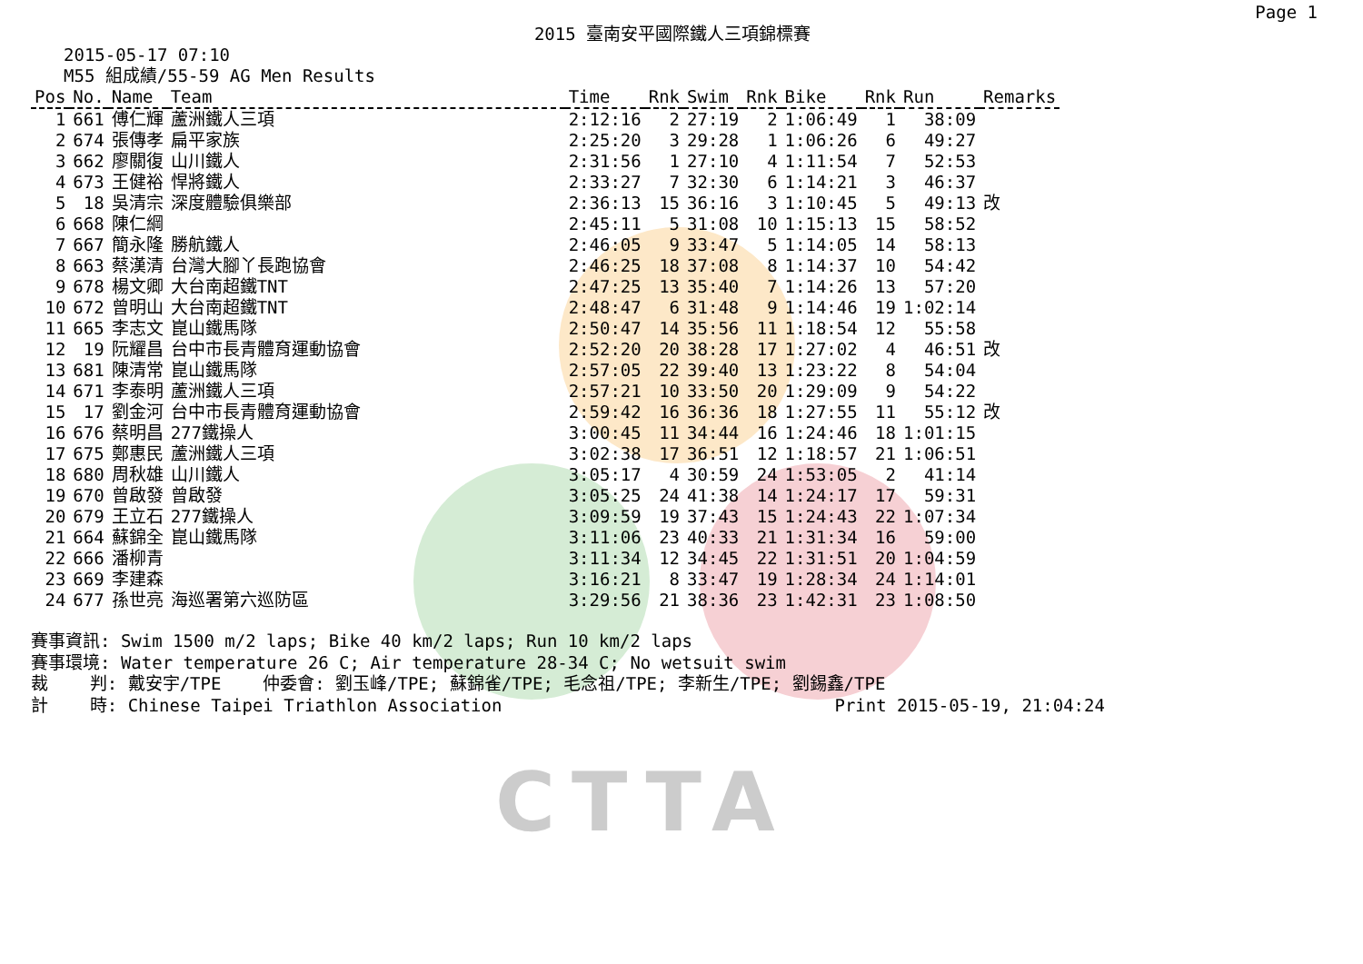Page 1
2015 臺南安平國際鐵人三項錦標賽
2015-05-17 07:10
M55 組成績/55-59 AG Men Results
| Pos | No. | Name | Team | Time | Rnk | Swim | Rnk | Bike | Rnk | Run | Remarks |
| --- | --- | --- | --- | --- | --- | --- | --- | --- | --- | --- | --- |
| 1 | 661 | 傅仁輝 | 蘆洲鐵人三項 | 2:12:16 | 2 | 27:19 | 2 | 1:06:49 | 1 | 38:09 | |
| 2 | 674 | 張傳孝 | 扁平家族 | 2:25:20 | 3 | 29:28 | 1 | 1:06:26 | 6 | 49:27 | |
| 3 | 662 | 廖關復 | 山川鐵人 | 2:31:56 | 1 | 27:10 | 4 | 1:11:54 | 7 | 52:53 | |
| 4 | 673 | 王健裕 | 悍將鐵人 | 2:33:27 | 7 | 32:30 | 6 | 1:14:21 | 3 | 46:37 | |
| 5 | 18 | 吳清宗 | 深度體驗俱樂部 | 2:36:13 | 15 | 36:16 | 3 | 1:10:45 | 5 | 49:13 | 改 |
| 6 | 668 | 陳仁綱 | | 2:45:11 | 5 | 31:08 | 10 | 1:15:13 | 15 | 58:52 | |
| 7 | 667 | 簡永隆 | 勝航鐵人 | 2:46:05 | 9 | 33:47 | 5 | 1:14:05 | 14 | 58:13 | |
| 8 | 663 | 蔡漢清 | 台灣大腳丫長跑協會 | 2:46:25 | 18 | 37:08 | 8 | 1:14:37 | 10 | 54:42 | |
| 9 | 678 | 楊文卿 | 大台南超鐵TNT | 2:47:25 | 13 | 35:40 | 7 | 1:14:26 | 13 | 57:20 | |
| 10 | 672 | 曾明山 | 大台南超鐵TNT | 2:48:47 | 6 | 31:48 | 9 | 1:14:46 | 19 | 1:02:14 | |
| 11 | 665 | 李志文 | 崑山鐵馬隊 | 2:50:47 | 14 | 35:56 | 11 | 1:18:54 | 12 | 55:58 | |
| 12 | 19 | 阮耀昌 | 台中市長青體育運動協會 | 2:52:20 | 20 | 38:28 | 17 | 1:27:02 | 4 | 46:51 | 改 |
| 13 | 681 | 陳清常 | 崑山鐵馬隊 | 2:57:05 | 22 | 39:40 | 13 | 1:23:22 | 8 | 54:04 | |
| 14 | 671 | 李泰明 | 蘆洲鐵人三項 | 2:57:21 | 10 | 33:50 | 20 | 1:29:09 | 9 | 54:22 | |
| 15 | 17 | 劉金河 | 台中市長青體育運動協會 | 2:59:42 | 16 | 36:36 | 18 | 1:27:55 | 11 | 55:12 | 改 |
| 16 | 676 | 蔡明昌 | 277鐵操人 | 3:00:45 | 11 | 34:44 | 16 | 1:24:46 | 18 | 1:01:15 | |
| 17 | 675 | 鄭惠民 | 蘆洲鐵人三項 | 3:02:38 | 17 | 36:51 | 12 | 1:18:57 | 21 | 1:06:51 | |
| 18 | 680 | 周秋雄 | 山川鐵人 | 3:05:17 | 4 | 30:59 | 24 | 1:53:05 | 2 | 41:14 | |
| 19 | 670 | 曾啟發 | 曾啟發 | 3:05:25 | 24 | 41:38 | 14 | 1:24:17 | 17 | 59:31 | |
| 20 | 679 | 王立石 | 277鐵操人 | 3:09:59 | 19 | 37:43 | 15 | 1:24:43 | 22 | 1:07:34 | |
| 21 | 664 | 蘇錦全 | 崑山鐵馬隊 | 3:11:06 | 23 | 40:33 | 21 | 1:31:34 | 16 | 59:00 | |
| 22 | 666 | 潘柳青 | | 3:11:34 | 12 | 34:45 | 22 | 1:31:51 | 20 | 1:04:59 | |
| 23 | 669 | 李建森 | | 3:16:21 | 8 | 33:47 | 19 | 1:28:34 | 24 | 1:14:01 | |
| 24 | 677 | 孫世亮 | 海巡署第六巡防區 | 3:29:56 | 21 | 38:36 | 23 | 1:42:31 | 23 | 1:08:50 | |
賽事資訊: Swim 1500 m/2 laps; Bike 40 km/2 laps; Run 10 km/2 laps 賽事環境: Water temperature 26 C; Air temperature 28-34 C; No wetsuit swim 裁 判: 戴安宇/TPE 仲委會: 劉玉峰/TPE; 蘇錦雀/TPE; 毛念祖/TPE; 李新生/TPE; 劉錫鑫/TPE 計 時: Chinese Taipei Triathlon Association Print 2015-05-19, 21:04:24
CTTA